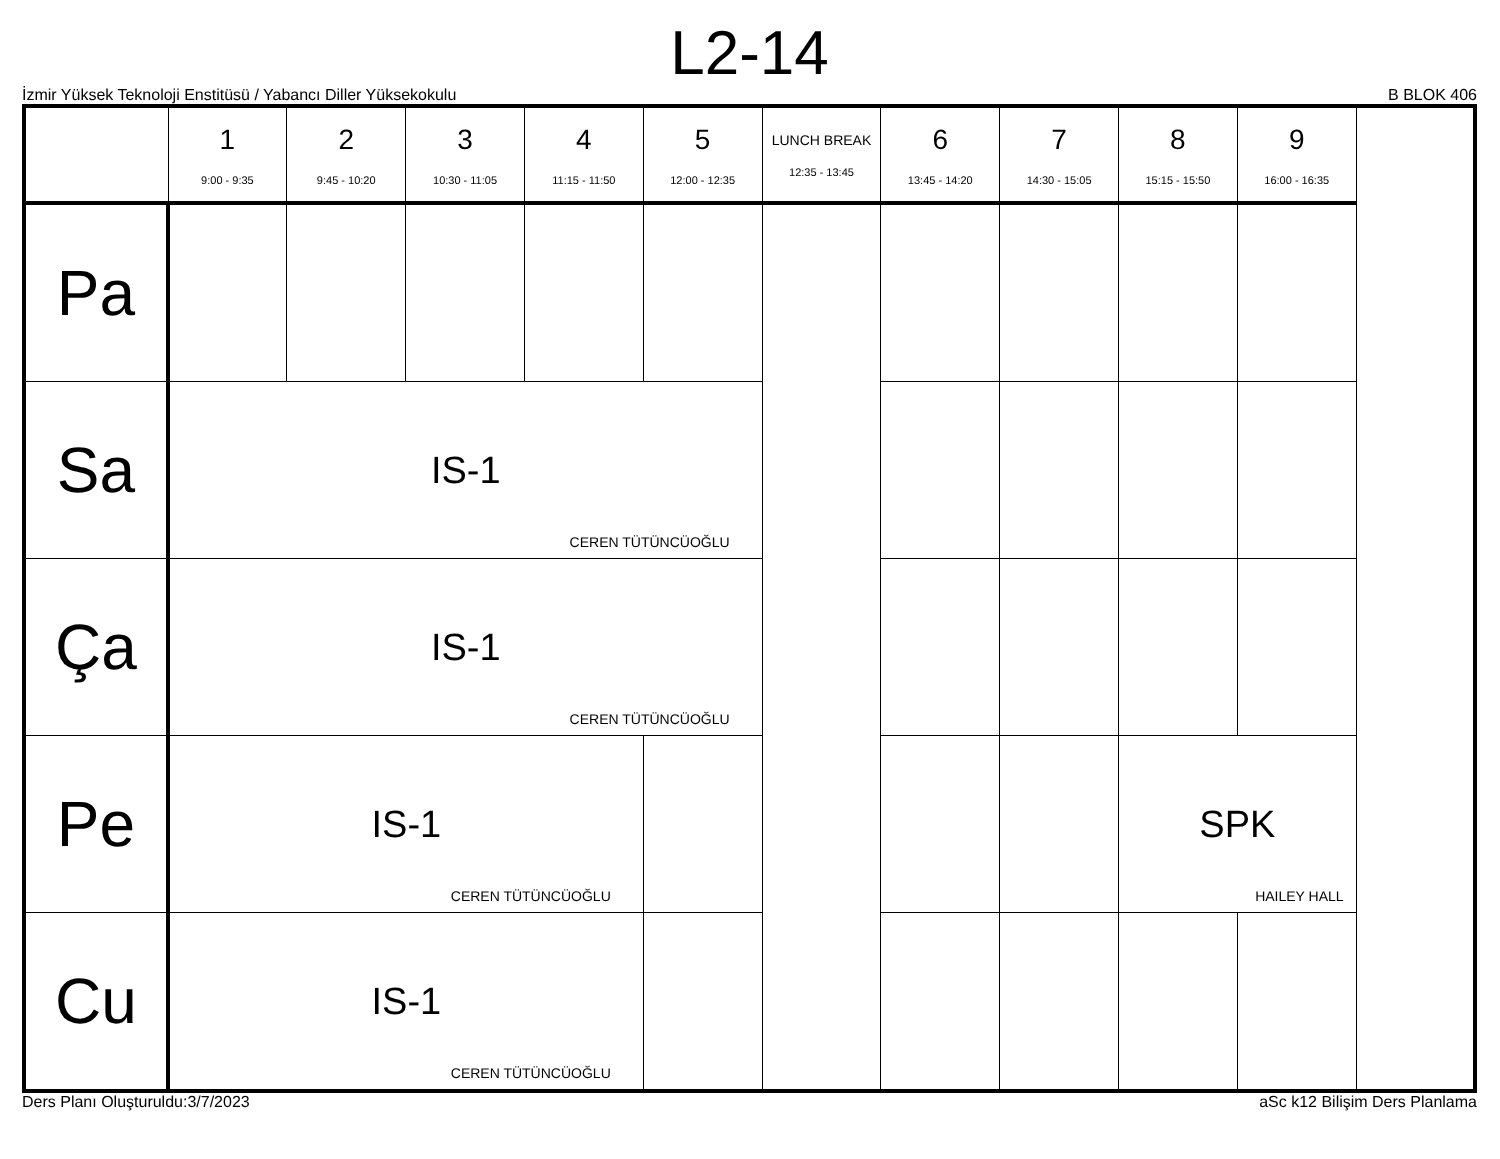L2-14
İzmir Yüksek Teknoloji Enstitüsü / Yabancı Diller Yüksekokulu B BLOK 406
| | 1 9:00 - 9:35 | 2 9:45 - 10:20 | 3 10:30 - 11:05 | 4 11:15 - 11:50 | 5 12:00 - 12:35 | LUNCH BREAK 12:35 - 13:45 | 6 13:45 - 14:20 | 7 14:30 - 15:05 | 8 15:15 - 15:50 | 9 16:00 - 16:35 |
| --- | --- | --- | --- | --- | --- | --- | --- | --- | --- | --- |
| Pa | | | | | | | | | | |
| Sa | IS-1 CEREN TÜTÜNCÜOĞLU | | | | | | | | | |
| Ça | IS-1 CEREN TÜTÜNCÜOĞLU | | | | | | | | | |
| Pe | IS-1 CEREN TÜTÜNCÜOĞLU | | | | | | | | SPK HAILEY HALL | |
| Cu | IS-1 CEREN TÜTÜNCÜOĞLU | | | | | | | | | |
Ders Planı Oluşturuldu:3/7/2023 aSc k12 Bilişim Ders Planlama